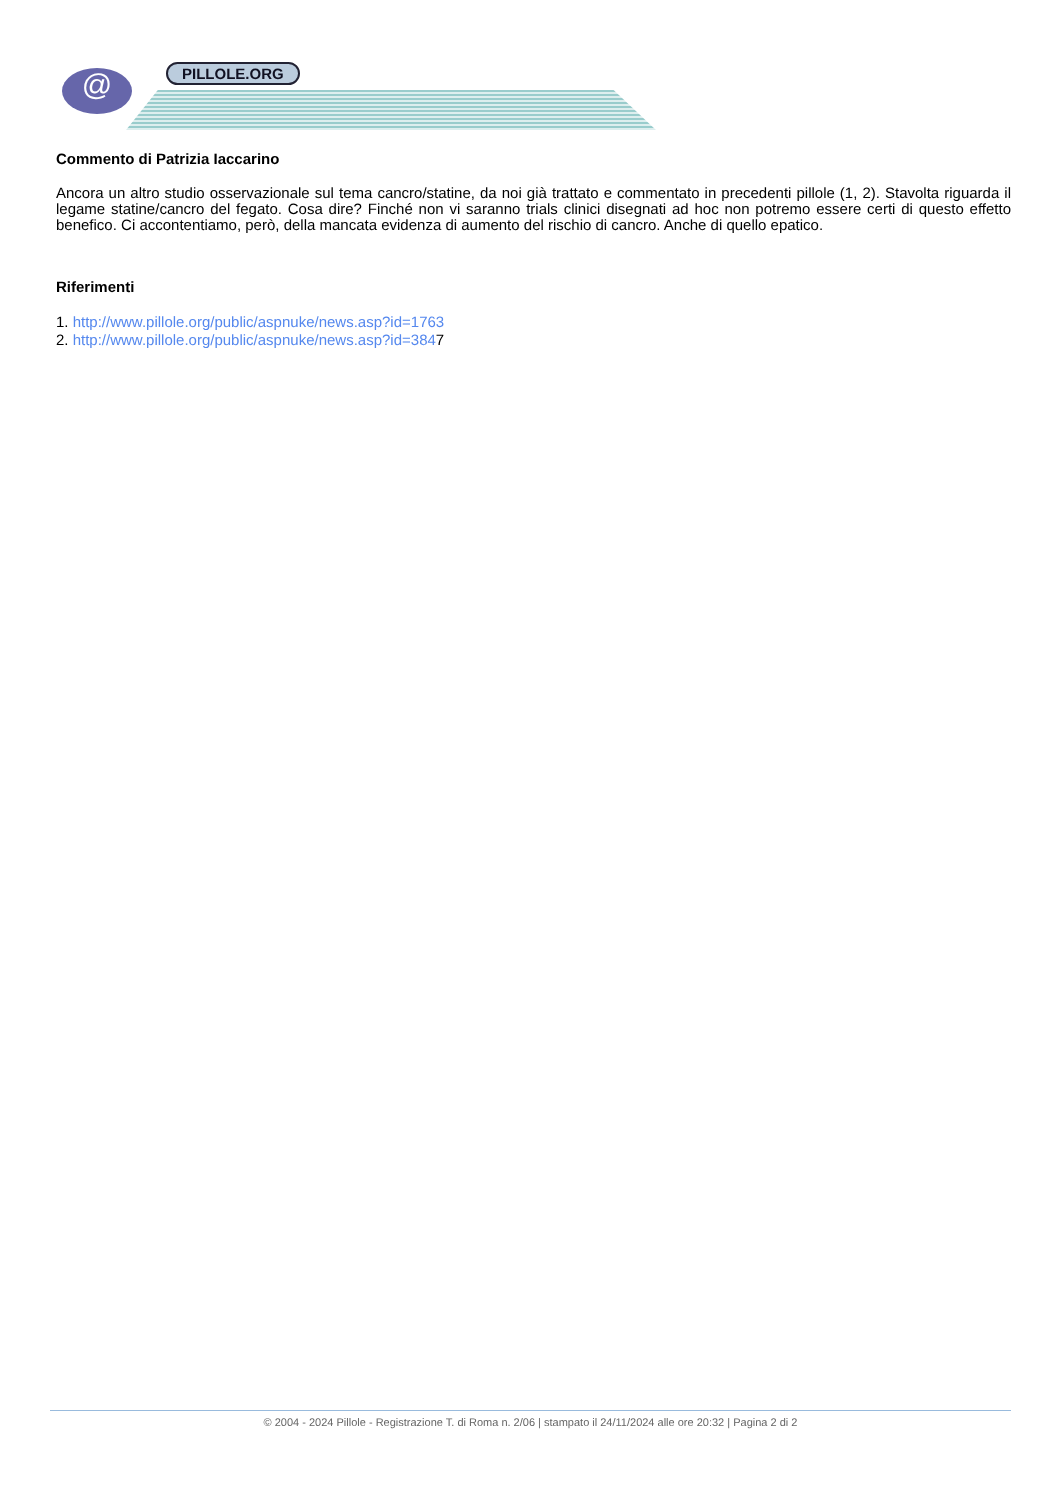@ PILLOLE.ORG
Commento di Patrizia Iaccarino
Ancora un altro studio osservazionale sul tema cancro/statine, da noi già trattato e commentato in precedenti pillole (1, 2). Stavolta riguarda il legame statine/cancro del fegato. Cosa dire? Finché non vi saranno trials clinici disegnati ad hoc non potremo essere certi di questo effetto benefico. Ci accontentiamo, però, della mancata evidenza di aumento del rischio di cancro. Anche di quello epatico.
Riferimenti
1. http://www.pillole.org/public/aspnuke/news.asp?id=1763
2. http://www.pillole.org/public/aspnuke/news.asp?id=3847
© 2004 - 2024 Pillole - Registrazione T. di Roma n. 2/06 | stampato il 24/11/2024 alle ore 20:32 | Pagina 2 di 2